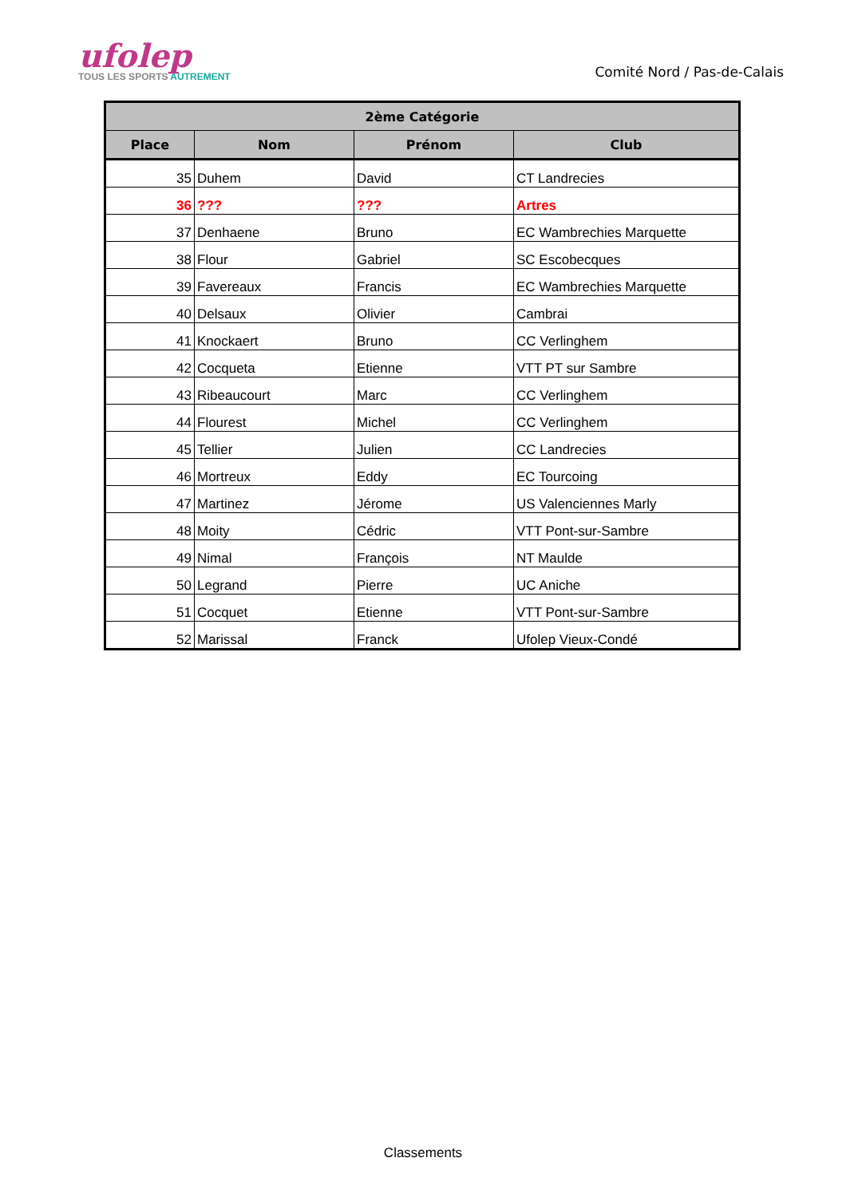ufolep
TOUS LES SPORTS AUTREMENT
Comité Nord / Pas-de-Calais
| 2ème Catégorie | | | |
| --- | --- | --- | --- |
| Place | Nom | Prénom | Club |
| 35 | Duhem | David | CT Landrecies |
| 36 | ??? | ??? | Artres |
| 37 | Denhaene | Bruno | EC Wambrechies Marquette |
| 38 | Flour | Gabriel | SC Escobecques |
| 39 | Favereaux | Francis | EC Wambrechies Marquette |
| 40 | Delsaux | Olivier | Cambrai |
| 41 | Knockaert | Bruno | CC Verlinghem |
| 42 | Cocqueta | Etienne | VTT PT sur Sambre |
| 43 | Ribeaucourt | Marc | CC Verlinghem |
| 44 | Flourest | Michel | CC Verlinghem |
| 45 | Tellier | Julien | CC Landrecies |
| 46 | Mortreux | Eddy | EC Tourcoing |
| 47 | Martinez | Jérome | US Valenciennes Marly |
| 48 | Moity | Cédric | VTT Pont-sur-Sambre |
| 49 | Nimal | François | NT Maulde |
| 50 | Legrand | Pierre | UC Aniche |
| 51 | Cocquet | Etienne | VTT Pont-sur-Sambre |
| 52 | Marissal | Franck | Ufolep Vieux-Condé |
Classements